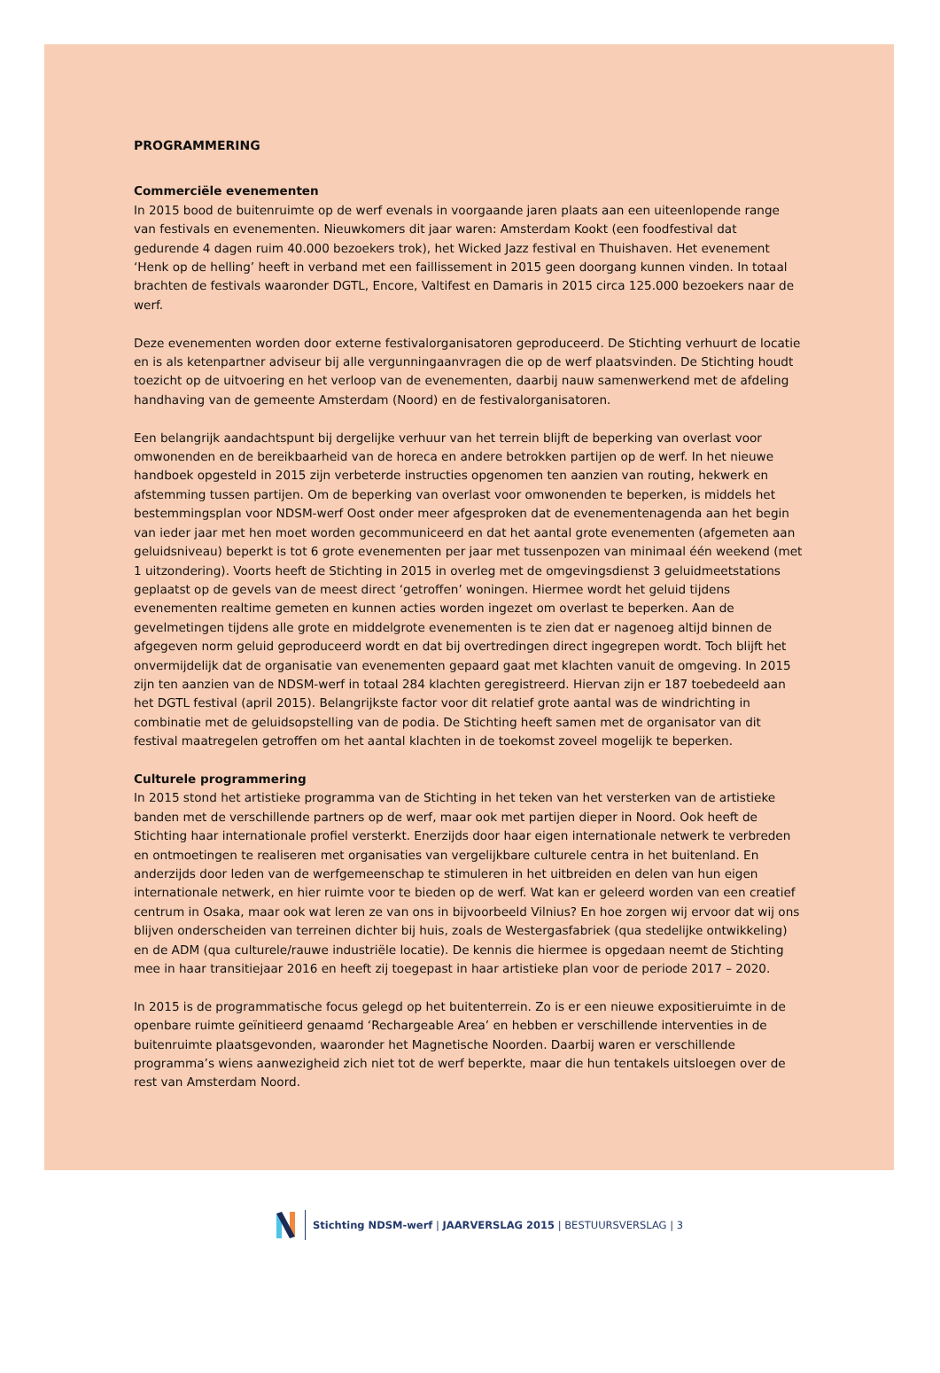PROGRAMMERING
Commerciële evenementen
In 2015 bood de buitenruimte op de werf evenals in voorgaande jaren plaats aan een uiteenlopende range van festivals en evenementen. Nieuwkomers dit jaar waren: Amsterdam Kookt (een foodfestival dat gedurende 4 dagen ruim 40.000 bezoekers trok), het Wicked Jazz festival en Thuishaven. Het evenement ‘Henk op de helling’ heeft in verband met een faillissement in 2015 geen doorgang kunnen vinden. In totaal brachten de festivals waaronder DGTL, Encore, Valtifest en Damaris in 2015 circa 125.000 bezoekers naar de werf.
Deze evenementen worden door externe festivalorganisatoren geproduceerd. De Stichting verhuurt de locatie en is als ketenpartner adviseur bij alle vergunningaanvragen die op de werf plaatsvinden. De Stichting houdt toezicht op de uitvoering en het verloop van de evenementen, daarbij nauw samenwerkend met de afdeling handhaving van de gemeente Amsterdam (Noord) en de festivalorganisatoren.
Een belangrijk aandachtspunt bij dergelijke verhuur van het terrein blijft de beperking van overlast voor omwonenden en de bereikbaarheid van de horeca en andere betrokken partijen op de werf. In het nieuwe handboek opgesteld in 2015 zijn verbeterde instructies opgenomen ten aanzien van routing, hekwerk en afstemming tussen partijen. Om de beperking van overlast voor omwonenden te beperken, is middels het bestemmingsplan voor NDSM-werf Oost onder meer afgesproken dat de evenementenagenda aan het begin van ieder jaar met hen moet worden gecommuniceerd en dat het aantal grote evenementen (afgemeten aan geluidsniveau) beperkt is tot 6 grote evenementen per jaar met tussenpozen van minimaal één weekend (met 1 uitzondering). Voorts heeft de Stichting in 2015 in overleg met de omgevingsdienst 3 geluidmeetstations geplaatst op de gevels van de meest direct ‘getroffen’ woningen. Hiermee wordt het geluid tijdens evenementen realtime gemeten en kunnen acties worden ingezet om overlast te beperken. Aan de gevelmetingen tijdens alle grote en middelgrote evenementen is te zien dat er nagenoeg altijd binnen de afgegeven norm geluid geproduceerd wordt en dat bij overtredingen direct ingegrepen wordt. Toch blijft het onvermijdelijk dat de organisatie van evenementen gepaard gaat met klachten vanuit de omgeving. In 2015 zijn ten aanzien van de NDSM-werf in totaal 284 klachten geregistreerd. Hiervan zijn er 187 toebedeeld aan het DGTL festival (april 2015). Belangrijkste factor voor dit relatief grote aantal was de windrichting in combinatie met de geluidsopstelling van de podia. De Stichting heeft samen met de organisator van dit festival maatregelen getroffen om het aantal klachten in de toekomst zoveel mogelijk te beperken.
Culturele programmering
In 2015 stond het artistieke programma van de Stichting in het teken van het versterken van de artistieke banden met de verschillende partners op de werf, maar ook met partijen dieper in Noord. Ook heeft de Stichting haar internationale profiel versterkt. Enerzijds door haar eigen internationale netwerk te verbreden en ontmoetingen te realiseren met organisaties van vergelijkbare culturele centra in het buitenland. En anderzijds door leden van de werfgemeenschap te stimuleren in het uitbreiden en delen van hun eigen internationale netwerk, en hier ruimte voor te bieden op de werf. Wat kan er geleerd worden van een creatief centrum in Osaka, maar ook wat leren ze van ons in bijvoorbeeld Vilnius? En hoe zorgen wij ervoor dat wij ons blijven onderscheiden van terreinen dichter bij huis, zoals de Westergasfabriek (qua stedelijke ontwikkeling) en de ADM (qua culturele/rauwe industriële locatie). De kennis die hiermee is opgedaan neemt de Stichting mee in haar transitiejaar 2016 en heeft zij toegepast in haar artistieke plan voor de periode 2017 – 2020.
In 2015 is de programmatische focus gelegd op het buitenterrein. Zo is er een nieuwe expositieruimte in de openbare ruimte geïnitieerd genaamd ‘Rechargeable Area’ en hebben er verschillende interventies in de buitenruimte plaatsgevonden, waaronder het Magnetische Noorden. Daarbij waren er verschillende programma’s wiens aanwezigheid zich niet tot de werf beperkte, maar die hun tentakels uitsloegen over de rest van Amsterdam Noord.
Stichting NDSM-werf | JAARVERSLAG 2015 | BESTUURSVERSLAG | 3